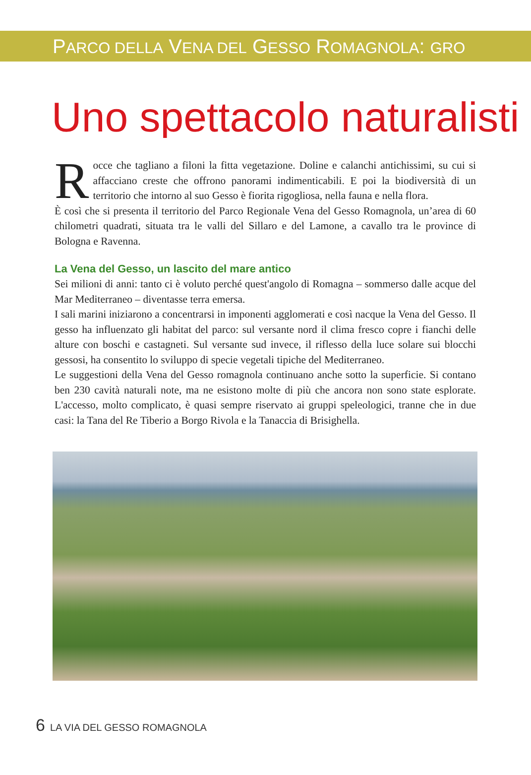PARCO DELLA VENA DEL GESSO ROMAGNOLA: GRO
Uno spettacolo naturalisti
Rocce che tagliano a filoni la fitta vegetazione. Doline e calanchi antichissimi, su cui si affacciano creste che offrono panorami indimenticabili. E poi la biodiversità di un territorio che intorno al suo Gesso è fiorita rigogliosa, nella fauna e nella flora.
È così che si presenta il territorio del Parco Regionale Vena del Gesso Romagnola, un’area di 60 chilometri quadrati, situata tra le valli del Sillaro e del Lamone, a cavallo tra le province di Bologna e Ravenna.
La Vena del Gesso, un lascito del mare antico
Sei milioni di anni: tanto ci è voluto perché quest'angolo di Romagna – sommerso dalle acque del Mar Mediterraneo – diventasse terra emersa.
I sali marini iniziarono a concentrarsi in imponenti agglomerati e così nacque la Vena del Gesso. Il gesso ha influenzato gli habitat del parco: sul versante nord il clima fresco copre i fianchi delle alture con boschi e castagneti. Sul versante sud invece, il riflesso della luce solare sui blocchi gessosi, ha consentito lo sviluppo di specie vegetali tipiche del Mediterraneo.
Le suggestioni della Vena del Gesso romagnola continuano anche sotto la superficie. Si contano ben 230 cavità naturali note, ma ne esistono molte di più che ancora non sono state esplorate. L'accesso, molto complicato, è quasi sempre riservato ai gruppi speleologici, tranne che in due casi: la Tana del Re Tiberio a Borgo Rivola e la Tanaccia di Brisighella.
6 LA VIA DEL GESSO ROMAGNOLA